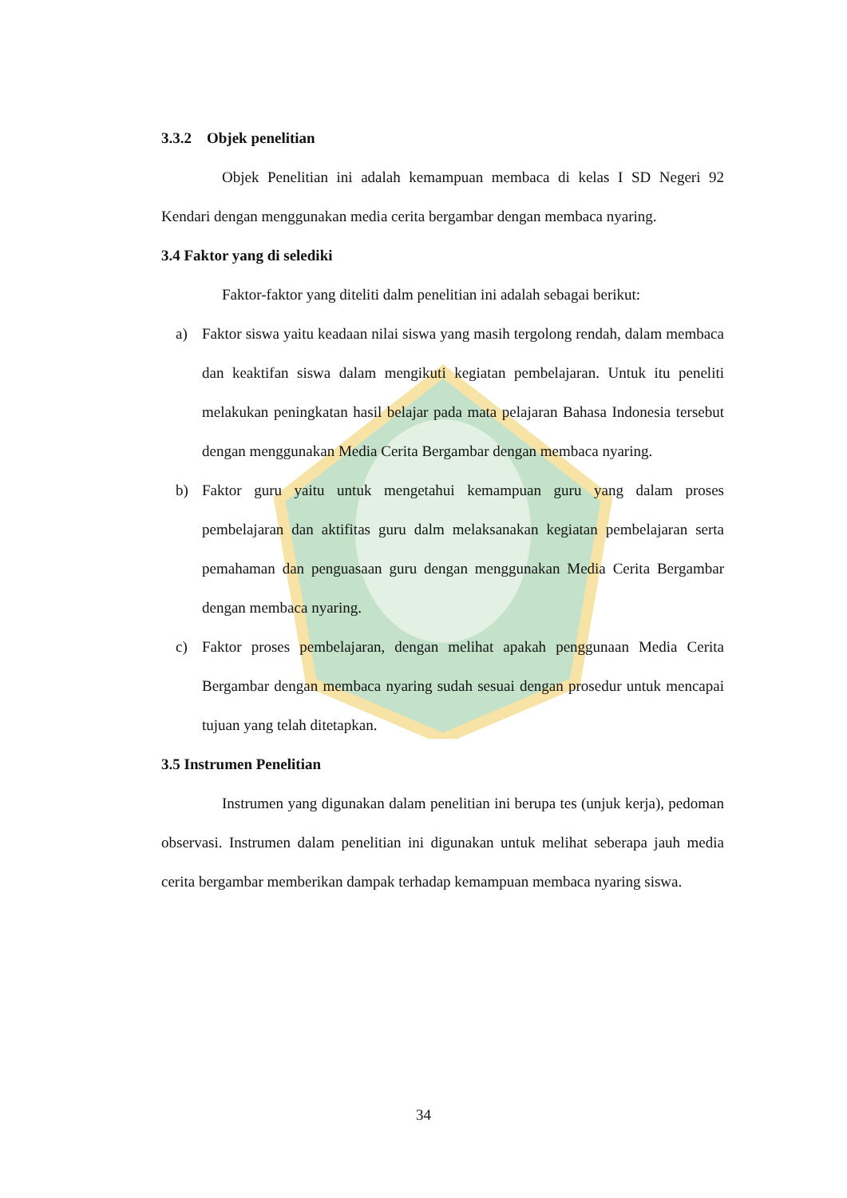3.3.2 Objek penelitian
Objek Penelitian ini adalah kemampuan membaca di kelas I SD Negeri 92 Kendari dengan menggunakan media cerita bergambar dengan membaca nyaring.
3.4 Faktor yang di selediki
Faktor-faktor yang diteliti dalm penelitian ini adalah sebagai berikut:
a) Faktor siswa yaitu keadaan nilai siswa yang masih tergolong rendah, dalam membaca dan keaktifan siswa dalam mengikuti kegiatan pembelajaran. Untuk itu peneliti melakukan peningkatan hasil belajar pada mata pelajaran Bahasa Indonesia tersebut dengan menggunakan Media Cerita Bergambar dengan membaca nyaring.
b) Faktor guru yaitu untuk mengetahui kemampuan guru yang dalam proses pembelajaran dan aktifitas guru dalm melaksanakan kegiatan pembelajaran serta pemahaman dan penguasaan guru dengan menggunakan Media Cerita Bergambar dengan membaca nyaring.
c) Faktor proses pembelajaran, dengan melihat apakah penggunaan Media Cerita Bergambar dengan membaca nyaring sudah sesuai dengan prosedur untuk mencapai tujuan yang telah ditetapkan.
3.5 Instrumen Penelitian
Instrumen yang digunakan dalam penelitian ini berupa tes (unjuk kerja), pedoman observasi. Instrumen dalam penelitian ini digunakan untuk melihat seberapa jauh media cerita bergambar memberikan dampak terhadap kemampuan membaca nyaring siswa.
34